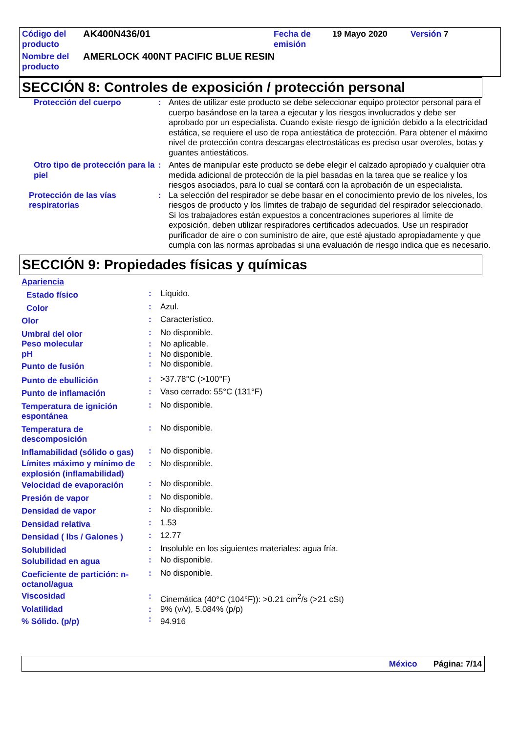| Código del producto | AK400N436/01 | Fecha de emisión | 19 Mayo 2020 | Versión 7 |
| Nombre del producto | AMERLOCK 400NT PACIFIC BLUE RESIN | | | |
SECCIÓN 8: Controles de exposición / protección personal
| Protección del cuerpo | : | Antes de utilizar este producto se debe seleccionar equipo protector personal para el cuerpo basándose en la tarea a ejecutar y los riesgos involucrados y debe ser aprobado por un especialista. Cuando existe riesgo de ignición debido a la electricidad estática, se requiere el uso de ropa antiestática de protección. Para obtener el máximo nivel de protección contra descargas electrostáticas es preciso usar overoles, botas y guantes antiestáticos. |
| Otro tipo de protección para la piel | : | Antes de manipular este producto se debe elegir el calzado apropiado y cualquier otra medida adicional de protección de la piel basadas en la tarea que se realice y los riesgos asociados, para lo cual se contará con la aprobación de un especialista. |
| Protección de las vías respiratorias | : | La selección del respirador se debe basar en el conocimiento previo de los niveles, los riesgos de producto y los límites de trabajo de seguridad del respirador seleccionado. Si los trabajadores están expuestos a concentraciones superiores al límite de exposición, deben utilizar respiradores certificados adecuados. Use un respirador purificador de aire o con suministro de aire, que esté ajustado apropiadamente y que cumpla con las normas aprobadas si una evaluación de riesgo indica que es necesario. |
SECCIÓN 9: Propiedades físicas y químicas
| Apariencia | | |
| Estado físico | : | Líquido. |
| Color | : | Azul. |
| Olor | : | Característico. |
| Umbral del olor | : | No disponible. |
| Peso molecular | : | No aplicable. |
| pH | : | No disponible. |
| Punto de fusión | : | No disponible. |
| Punto de ebullición | : | >37.78°C (>100°F) |
| Punto de inflamación | : | Vaso cerrado: 55°C (131°F) |
| Temperatura de ignición espontánea | : | No disponible. |
| Temperatura de descomposición | : | No disponible. |
| Inflamabilidad (sólido o gas) | : | No disponible. |
| Límites máximo y mínimo de explosión (inflamabilidad) | : | No disponible. |
| Velocidad de evaporación | : | No disponible. |
| Presión de vapor | : | No disponible. |
| Densidad de vapor | : | No disponible. |
| Densidad relativa | : | 1.53 |
| Densidad ( lbs / Galones ) | : | 12.77 |
| Solubilidad | : | Insoluble en los siguientes materiales: agua fría. |
| Solubilidad en agua | : | No disponible. |
| Coeficiente de partición: n-octanol/agua | : | No disponible. |
| Viscosidad | : | Cinemática (40°C (104°F)): >0.21 cm<sup>2</sup>/s (>21 cSt) |
| Volatilidad | : | 9% (v/v), 5.084% (p/p) |
| % Sólido. (p/p) | : | 94.916 |
México Página: 7/14